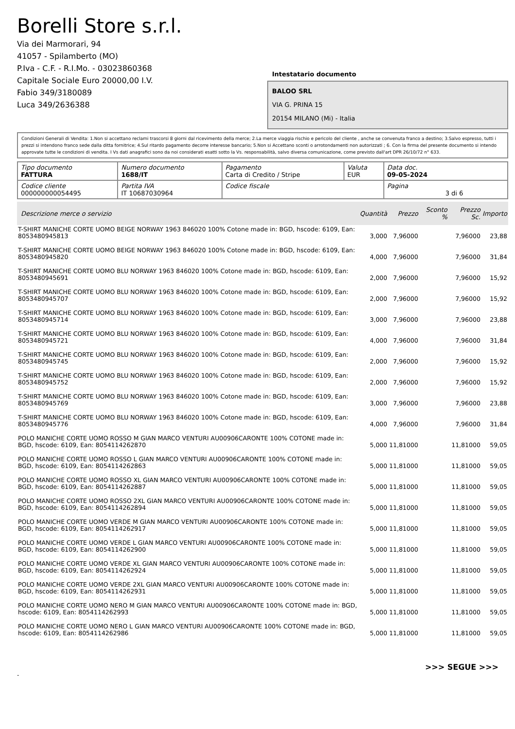Borelli Store s.r.l.
Via dei Marmorari, 94
41057 - Spilamberto (MO)
P.Iva - C.F. - R.I.Mo. - 03023860368
Capitale Sociale Euro 20000,00 I.V.
Fabio 349/3180089
Luca 349/2636388
Intestatario documento
BALOO SRL
VIA G. PRINA 15
20154 MILANO (Mi) - Italia
Condizioni Generali di Vendita: 1.Non si accettano reclami trascorsi 8 giorni dal ricevimento della merce; 2.La merce viaggia rischio e pericolo del cliente , anche se convenuta franco a destino; 3.Salvo espresso, tutti i prezzi si intendono franco sede dalla ditta fornitrice; 4.Sul ritardo pagamento decorre interesse bancario; 5.Non si Accettano sconti o arrotondamenti non autorizzati ; 6. Con la firma del presente documento si intendo approvate tutte le condizioni di vendita. I Vs dati anagrafici sono da noi considerati esatti sotto la Vs. responsabilità, salvo diversa comunicazione, come previsto dall'art DPR 26/10/72 n° 633.
| Tipo documento FATTURA | Numero documento 1688/IT | Pagamento Carta di Credito / Stripe | Valuta EUR | Data doc. 09-05-2024 |
| Codice cliente 000000000054495 | Partita IVA IT 10687030964 | Codice fiscale | | Pagina 3 di 6 |
| Descrizione merce o servizio | Quantità | Prezzo | Sconto % | Prezzo Sc. | Importo |
| --- | --- | --- | --- | --- | --- |
| T-SHIRT MANICHE CORTE UOMO BEIGE NORWAY 1963 846020 100% Cotone made in: BGD, hscode: 6109, Ean: 8053480945813 | 3,000 | 7,96000 | | 7,96000 | 23,88 |
| T-SHIRT MANICHE CORTE UOMO BEIGE NORWAY 1963 846020 100% Cotone made in: BGD, hscode: 6109, Ean: 8053480945820 | 4,000 | 7,96000 | | 7,96000 | 31,84 |
| T-SHIRT MANICHE CORTE UOMO BLU NORWAY 1963 846020 100% Cotone made in: BGD, hscode: 6109, Ean: 8053480945691 | 2,000 | 7,96000 | | 7,96000 | 15,92 |
| T-SHIRT MANICHE CORTE UOMO BLU NORWAY 1963 846020 100% Cotone made in: BGD, hscode: 6109, Ean: 8053480945707 | 2,000 | 7,96000 | | 7,96000 | 15,92 |
| T-SHIRT MANICHE CORTE UOMO BLU NORWAY 1963 846020 100% Cotone made in: BGD, hscode: 6109, Ean: 8053480945714 | 3,000 | 7,96000 | | 7,96000 | 23,88 |
| T-SHIRT MANICHE CORTE UOMO BLU NORWAY 1963 846020 100% Cotone made in: BGD, hscode: 6109, Ean: 8053480945721 | 4,000 | 7,96000 | | 7,96000 | 31,84 |
| T-SHIRT MANICHE CORTE UOMO BLU NORWAY 1963 846020 100% Cotone made in: BGD, hscode: 6109, Ean: 8053480945745 | 2,000 | 7,96000 | | 7,96000 | 15,92 |
| T-SHIRT MANICHE CORTE UOMO BLU NORWAY 1963 846020 100% Cotone made in: BGD, hscode: 6109, Ean: 8053480945752 | 2,000 | 7,96000 | | 7,96000 | 15,92 |
| T-SHIRT MANICHE CORTE UOMO BLU NORWAY 1963 846020 100% Cotone made in: BGD, hscode: 6109, Ean: 8053480945769 | 3,000 | 7,96000 | | 7,96000 | 23,88 |
| T-SHIRT MANICHE CORTE UOMO BLU NORWAY 1963 846020 100% Cotone made in: BGD, hscode: 6109, Ean: 8053480945776 | 4,000 | 7,96000 | | 7,96000 | 31,84 |
| POLO MANICHE CORTE UOMO ROSSO M GIAN MARCO VENTURI AU00906CARONTE 100% COTONE made in: BGD, hscode: 6109, Ean: 8054114262870 | 5,000 | 11,81000 | | 11,81000 | 59,05 |
| POLO MANICHE CORTE UOMO ROSSO L GIAN MARCO VENTURI AU00906CARONTE 100% COTONE made in: BGD, hscode: 6109, Ean: 8054114262863 | 5,000 | 11,81000 | | 11,81000 | 59,05 |
| POLO MANICHE CORTE UOMO ROSSO XL GIAN MARCO VENTURI AU00906CARONTE 100% COTONE made in: BGD, hscode: 6109, Ean: 8054114262887 | 5,000 | 11,81000 | | 11,81000 | 59,05 |
| POLO MANICHE CORTE UOMO ROSSO 2XL GIAN MARCO VENTURI AU00906CARONTE 100% COTONE made in: BGD, hscode: 6109, Ean: 8054114262894 | 5,000 | 11,81000 | | 11,81000 | 59,05 |
| POLO MANICHE CORTE UOMO VERDE M GIAN MARCO VENTURI AU00906CARONTE 100% COTONE made in: BGD, hscode: 6109, Ean: 8054114262917 | 5,000 | 11,81000 | | 11,81000 | 59,05 |
| POLO MANICHE CORTE UOMO VERDE L GIAN MARCO VENTURI AU00906CARONTE 100% COTONE made in: BGD, hscode: 6109, Ean: 8054114262900 | 5,000 | 11,81000 | | 11,81000 | 59,05 |
| POLO MANICHE CORTE UOMO VERDE XL GIAN MARCO VENTURI AU00906CARONTE 100% COTONE made in: BGD, hscode: 6109, Ean: 8054114262924 | 5,000 | 11,81000 | | 11,81000 | 59,05 |
| POLO MANICHE CORTE UOMO VERDE 2XL GIAN MARCO VENTURI AU00906CARONTE 100% COTONE made in: BGD, hscode: 6109, Ean: 8054114262931 | 5,000 | 11,81000 | | 11,81000 | 59,05 |
| POLO MANICHE CORTE UOMO NERO M GIAN MARCO VENTURI AU00906CARONTE 100% COTONE made in: BGD, hscode: 6109, Ean: 8054114262993 | 5,000 | 11,81000 | | 11,81000 | 59,05 |
| POLO MANICHE CORTE UOMO NERO L GIAN MARCO VENTURI AU00906CARONTE 100% COTONE made in: BGD, hscode: 6109, Ean: 8054114262986 | 5,000 | 11,81000 | | 11,81000 | 59,05 |
>>> SEGUE >>>
-